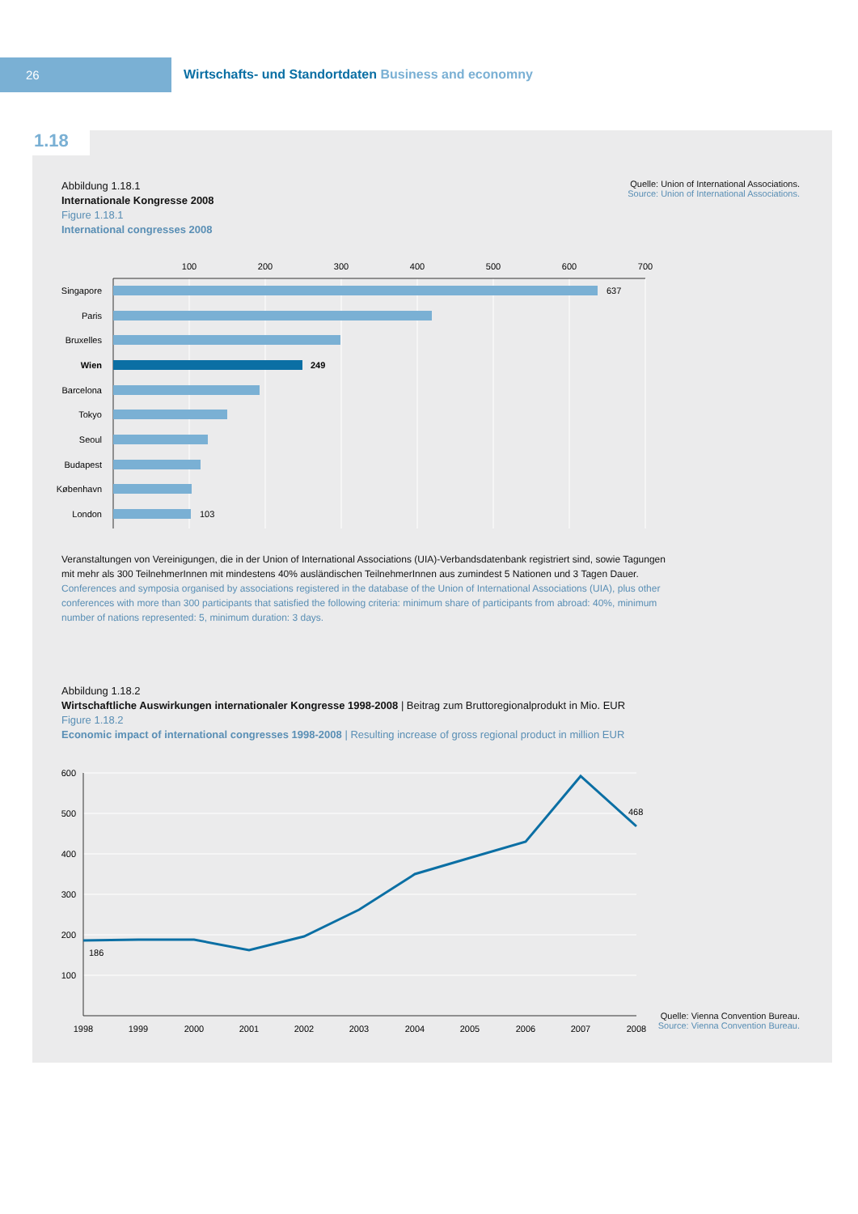26
Wirtschafts- und Standortdaten Business and economny
1.18
Abbildung 1.18.1
Internationale Kongresse 2008
Figure 1.18.1
International congresses 2008
Quelle: Union of International Associations.
Source: Union of International Associations.
100
200
300
400
500
600
700
Singapore
Paris
Bruxelles
Wien
Barcelona
Tokyo
Seoul
Budapest
København
London
637
249
103
Veranstaltungen von Vereinigungen, die in der Union of International Associations (UIA)-Verbandsdatenbank registriert sind, sowie Tagungen mit mehr als 300 TeilnehmerInnen mit mindestens 40% ausländischen TeilnehmerInnen aus zumindest 5 Nationen und 3 Tagen Dauer.
Conferences and symposia organised by associations registered in the database of the Union of International Associations (UIA), plus other conferences with more than 300 participants that satisfied the following criteria: minimum share of participants from abroad: 40%, minimum number of nations represented: 5, minimum duration: 3 days.
Abbildung 1.18.2
Wirtschaftliche Auswirkungen internationaler Kongresse 1998-2008 | Beitrag zum Bruttoregionalprodukt in Mio. EUR
Figure 1.18.2
Economic impact of international congresses 1998-2008 | Resulting increase of gross regional product in million EUR
600
500
400
300
200
100
1998
1999
2000
2001
2002
2003
2004
2005
2006
2007
2008
186
468
Quelle: Vienna Convention Bureau.
Source: Vienna Convention Bureau.